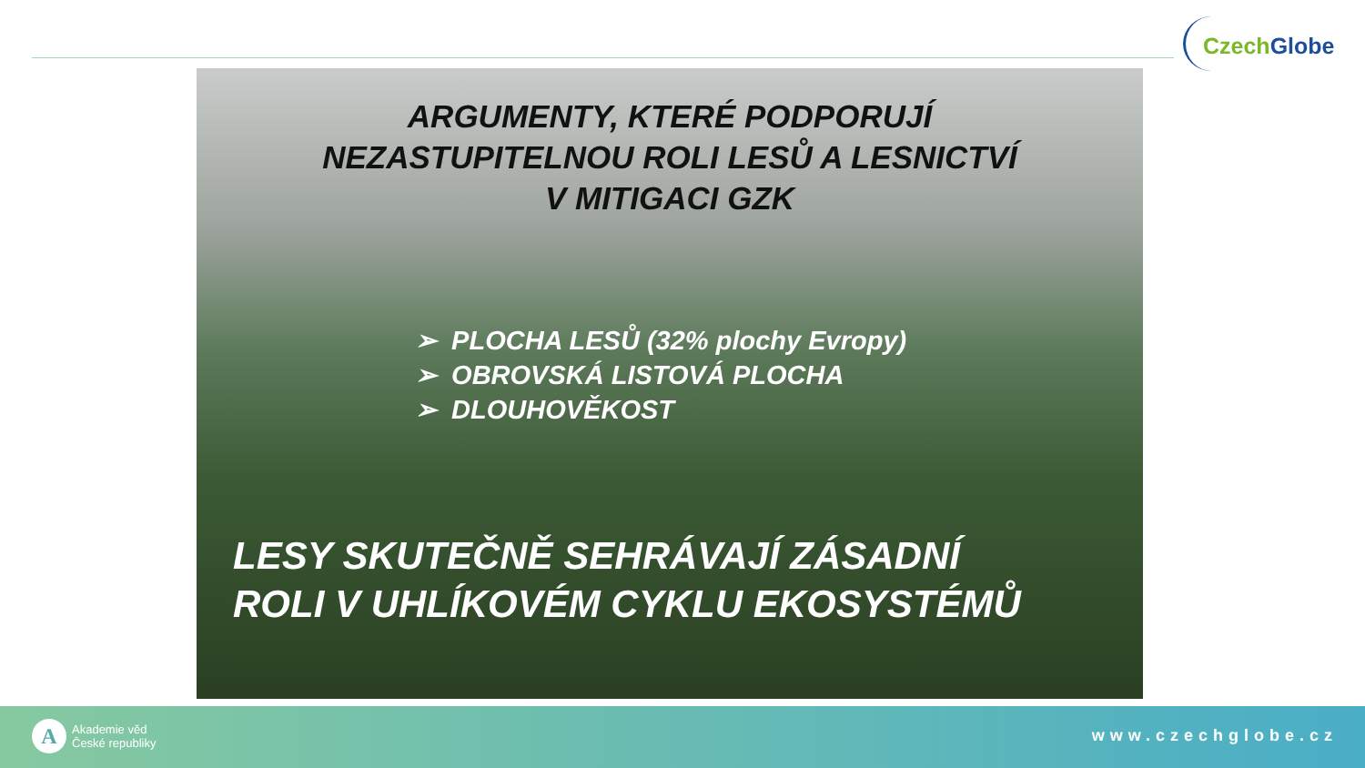Czech Globe
ARGUMENTY, KTERÉ PODPORUJÍ
NEZASTUPITELNOU ROLI LESŮ A LESNICTVÍ
V MITIGACI GZK
➢ PLOCHA LESŮ (32% plochy Evropy)
➢ OBROVSKÁ LISTOVÁ PLOCHA
➢ DLOUHOVĚKOST
LESY SKUTEČNĚ SEHRÁVAJÍ ZÁSADNÍ
ROLI V UHLÍKOVÉM CYKLU EKOSYSTÉMŮ
A
Akademie věd
České republiky
www.czechglobe.cz